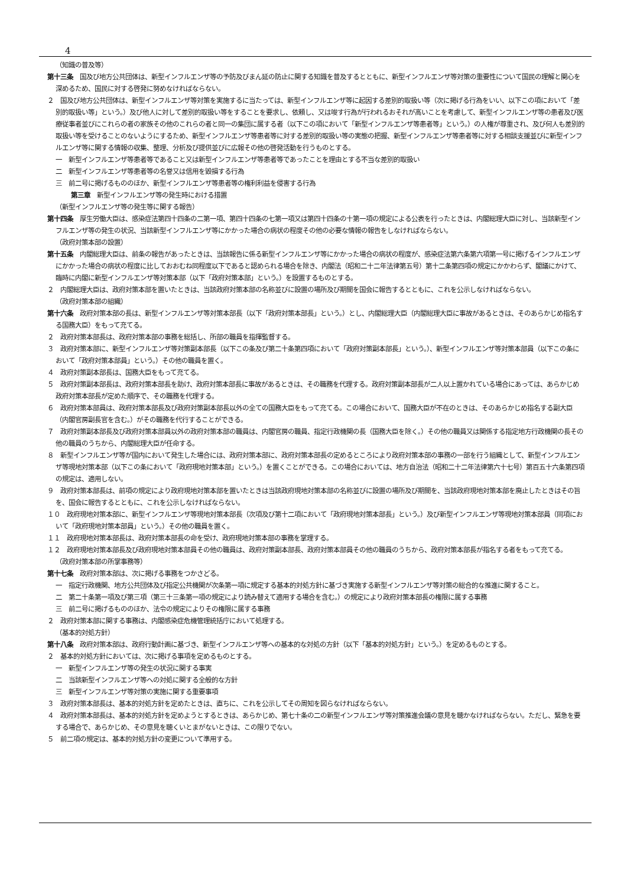4
（知識の普及等）
第十三条　国及び地方公共団体は、新型インフルエンザ等の予防及びまん延の防止に関する知識を普及するとともに、新型インフルエンザ等対策の重要性について国民の理解と関心を深めるため、国民に対する啓発に努めなければならない。
２　国及び地方公共団体は、新型インフルエンザ等対策を実施するに当たっては、新型インフルエンザ等に起因する差別的取扱い等（次に掲げる行為をいい、以下この項において「差別的取扱い等」という。）及び他人に対して差別的取扱い等をすることを要求し、依頼し、又は唆す行為が行われるおそれが高いことを考慮して、新型インフルエンザ等の患者及び医療従事者並びにこれらの者の家族その他のこれらの者と同一の集団に属する者（以下この項において「新型インフルエンザ等患者等」という。）の人権が尊重され、及び何人も差別的取扱い等を受けることのないようにするため、新型インフルエンザ等患者等に対する差別的取扱い等の実態の把握、新型インフルエンザ等患者等に対する相談支援並びに新型インフルエンザ等に関する情報の収集、整理、分析及び提供並びに広報その他の啓発活動を行うものとする。
一　新型インフルエンザ等患者等であること又は新型インフルエンザ等患者等であったことを理由とする不当な差別的取扱い
二　新型インフルエンザ等患者等の名誉又は信用を毀損する行為
三　前二号に掲げるもののほか、新型インフルエンザ等患者等の権利利益を侵害する行為
第三章　新型インフルエンザ等の発生時における措置
（新型インフルエンザ等の発生等に関する報告）
第十四条　厚生労働大臣は、感染症法第四十四条の二第一項、第四十四条の七第一項又は第四十四条の十第一項の規定による公表を行ったときは、内閣総理大臣に対し、当該新型インフルエンザ等の発生の状況、当該新型インフルエンザ等にかかった場合の病状の程度その他の必要な情報の報告をしなければならない。
（政府対策本部の設置）
第十五条　内閣総理大臣は、前条の報告があったときは、当該報告に係る新型インフルエンザ等にかかった場合の病状の程度が、感染症法第六条第六項第一号に掲げるインフルエンザにかかった場合の病状の程度に比しておおむね同程度以下であると認められる場合を除き、内閣法（昭和二十二年法律第五号）第十二条第四項の規定にかかわらず、閣議にかけて、臨時に内閣に新型インフルエンザ等対策本部（以下「政府対策本部」という。）を設置するものとする。
２　内閣総理大臣は、政府対策本部を置いたときは、当該政府対策本部の名称並びに設置の場所及び期間を国会に報告するとともに、これを公示しなければならない。
（政府対策本部の組織）
第十六条　政府対策本部の長は、新型インフルエンザ等対策本部長（以下「政府対策本部長」という。）とし、内閣総理大臣（内閣総理大臣に事故があるときは、そのあらかじめ指名する国務大臣）をもって充てる。
２　政府対策本部長は、政府対策本部の事務を総括し、所部の職員を指揮監督する。
３　政府対策本部に、新型インフルエンザ等対策副本部長（以下この条及び第二十条第四項において「政府対策副本部長」という。）、新型インフルエンザ等対策本部員（以下この条において「政府対策本部員」という。）その他の職員を置く。
４　政府対策副本部長は、国務大臣をもって充てる。
５　政府対策副本部長は、政府対策本部長を助け、政府対策本部長に事故があるときは、その職務を代理する。政府対策副本部長が二人以上置かれている場合にあっては、あらかじめ政府対策本部長が定めた順序で、その職務を代理する。
６　政府対策本部員は、政府対策本部長及び政府対策副本部長以外の全ての国務大臣をもって充てる。この場合において、国務大臣が不在のときは、そのあらかじめ指名する副大臣（内閣官房副長官を含む。）がその職務を代行することができる。
７　政府対策副本部長及び政府対策本部員以外の政府対策本部の職員は、内閣官房の職員、指定行政機関の長（国務大臣を除く。）その他の職員又は関係する指定地方行政機関の長その他の職員のうちから、内閣総理大臣が任命する。
８　新型インフルエンザ等が国内において発生した場合には、政府対策本部に、政府対策本部長の定めるところにより政府対策本部の事務の一部を行う組織として、新型インフルエンザ等現地対策本部（以下この条において「政府現地対策本部」という。）を置くことができる。この場合においては、地方自治法（昭和二十二年法律第六十七号）第百五十六条第四項の規定は、適用しない。
９　政府対策本部長は、前項の規定により政府現地対策本部を置いたときは当該政府現地対策本部の名称並びに設置の場所及び期間を、当該政府現地対策本部を廃止したときはその旨を、国会に報告するとともに、これを公示しなければならない。
１０　政府現地対策本部に、新型インフルエンザ等現地対策本部長（次項及び第十二項において「政府現地対策本部長」という。）及び新型インフルエンザ等現地対策本部員（同項において「政府現地対策本部員」という。）その他の職員を置く。
１１　政府現地対策本部長は、政府対策本部長の命を受け、政府現地対策本部の事務を掌理する。
１２　政府現地対策本部長及び政府現地対策本部員その他の職員は、政府対策副本部長、政府対策本部員その他の職員のうちから、政府対策本部長が指名する者をもって充てる。
（政府対策本部の所掌事務等）
第十七条　政府対策本部は、次に掲げる事務をつかさどる。
一　指定行政機関、地方公共団体及び指定公共機関が次条第一項に規定する基本的対処方針に基づき実施する新型インフルエンザ等対策の総合的な推進に関すること。
二　第二十条第一項及び第三項（第三十三条第一項の規定により読み替えて適用する場合を含む。）の規定により政府対策本部長の権限に属する事務
三　前二号に掲げるもののほか、法令の規定によりその権限に属する事務
２　政府対策本部に関する事務は、内閣感染症危機管理統括庁において処理する。
（基本的対処方針）
第十八条　政府対策本部は、政府行動計画に基づき、新型インフルエンザ等への基本的な対処の方針（以下「基本的対処方針」という。）を定めるものとする。
２　基本的対処方針においては、次に掲げる事項を定めるものとする。
一　新型インフルエンザ等の発生の状況に関する事実
二　当該新型インフルエンザ等への対処に関する全般的な方針
三　新型インフルエンザ等対策の実施に関する重要事項
３　政府対策本部長は、基本的対処方針を定めたときは、直ちに、これを公示してその周知を図らなければならない。
４　政府対策本部長は、基本的対処方針を定めようとするときは、あらかじめ、第七十条の二の新型インフルエンザ等対策推進会議の意見を聴かなければならない。ただし、緊急を要する場合で、あらかじめ、その意見を聴くいとまがないときは、この限りでない。
５　前二項の規定は、基本的対処方針の変更について準用する。